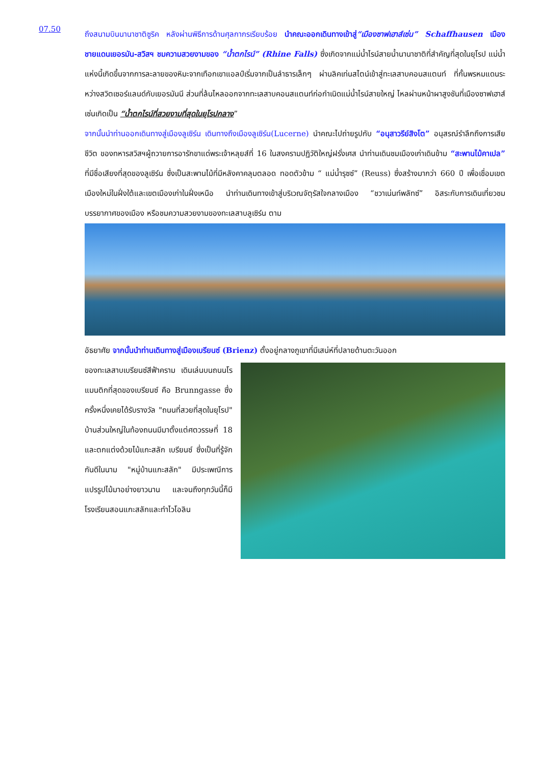07.50
ถึงสนามบินนานาชาติซูริค หลังผ่านพิธีการด้านศุลกากรเรียบร้อย นำคณะออกเดินทางเข้าสู่“เมืองซาฟเฮาส์เซ่น” Schaffhausen เมืองชายแดนเยอรมัน-สวิสฯ ชมความสวยงามของ “น้ำตกไรน์” (Rhine Falls) ซึ่งเกิดจากแม่น้ำไรน์สายน้ำนานาชาติที่สำคัญที่สุดในยุโรป แม่น้ำแห่งนี้เกิดขึ้นจากการละลายของหิมะจากเทือกเขาแอลป์เริ่มจากเป็นลำธารเล็กๆ ผ่านลิคเท่นสไตน์เข้าสู่ทะเลสาบคอนสแตนท์ ที่กั้นพรหมแดนระหว่างสวิตเซอร์แลนด์กับเยอรมันนี ส่วนที่ล้นไหลออกจากทะเลสาบคอนสแตนท์ก่อกำเนิดแม่น้ำไรน์สายใหญ่ ไหลผ่านหน้าผาสูงชันที่เมืองซาฟเฮาส์เซ่นเกิดเป็น “น้ำตกไรน์ที่สวยงามที่สุดในยุโรปกลาง”
จากนั้นนำท่านออกเดินทางสู่เมืองลูเซิร์น เดินทางถึงเมืองลูเซิร์น(Lucerne) นำคณะไปถ่ายรูปกับ “อนุสาวรีย์สิงโต” อนุสรณ์รำลึกถึงการเสียชีวิต ของทหารสวิสฯผู้ถวายการอารักขาแด่พระเจ้าหลุยส์ที่ 16 ในสงครามปฏิวัติใหญ่ฝรั่งเศส นำท่านเดินชมเมืองเก่าเดินข้าม “สะพานไม้คาเปล” ที่มีชื่อเสียงที่สุดของลูเซิร์น ซึ่งเป็นสะพานไม้ที่มีหลังคาคลุมตลอด ทอดตัวข้าม “ แม่น้ำรุซซ์” (Reuss) ซึ่งสร้างมากว่า 660 ปี เพื่อเชื่อมเขตเมืองใหม่ในฝั่งใต้และเขตเมืองเก่าในฝั่งเหนือ นำท่านเดินทางเข้าสู่บริเวณจัตุรัสใจกลางเมือง “ชวาเน่นท์พลัทซ์” อิสระกับการเดินเที่ยวชมบรรยากาศของเมือง หรือชมความสวยงามของทะเลสาบลูเซิร์น ตาม
อัธยาศัย จากนั้นนำท่านเดินทางสู่เมืองเบรียนซ์ (Brienz) ตั้งอยู่กลางภูเขาที่มีเสน่ห์ที่ปลายด้านตะวันออก
ของทะเลสาบเบรียนซ์สีฟ้าคราม เดินเล่นบนถนนโรแมนติกที่สุดของเบรียนซ์ คือ Brunngasse ซึ่งครั้งหนึ่งเคยได้รับรางวัล "ถนนที่สวยที่สุดในยุโรป" บ้านส่วนใหญ่ในท้องถนนมีมาตั้งแต่ศตวรรษที่ 18 และตกแต่งด้วยไม้แกะสลัก เบรียนซ์ ซึ่งเป็นที่รู้จักกันดีในนาม "หมู่บ้านแกะสลัก" มีประเพณีการแปรรูปไม้มาอย่างยาวนาน และจนถึงทุกวันนี้ก็มีโรงเรียนสอนแกะสลักและทำไวโอลิน